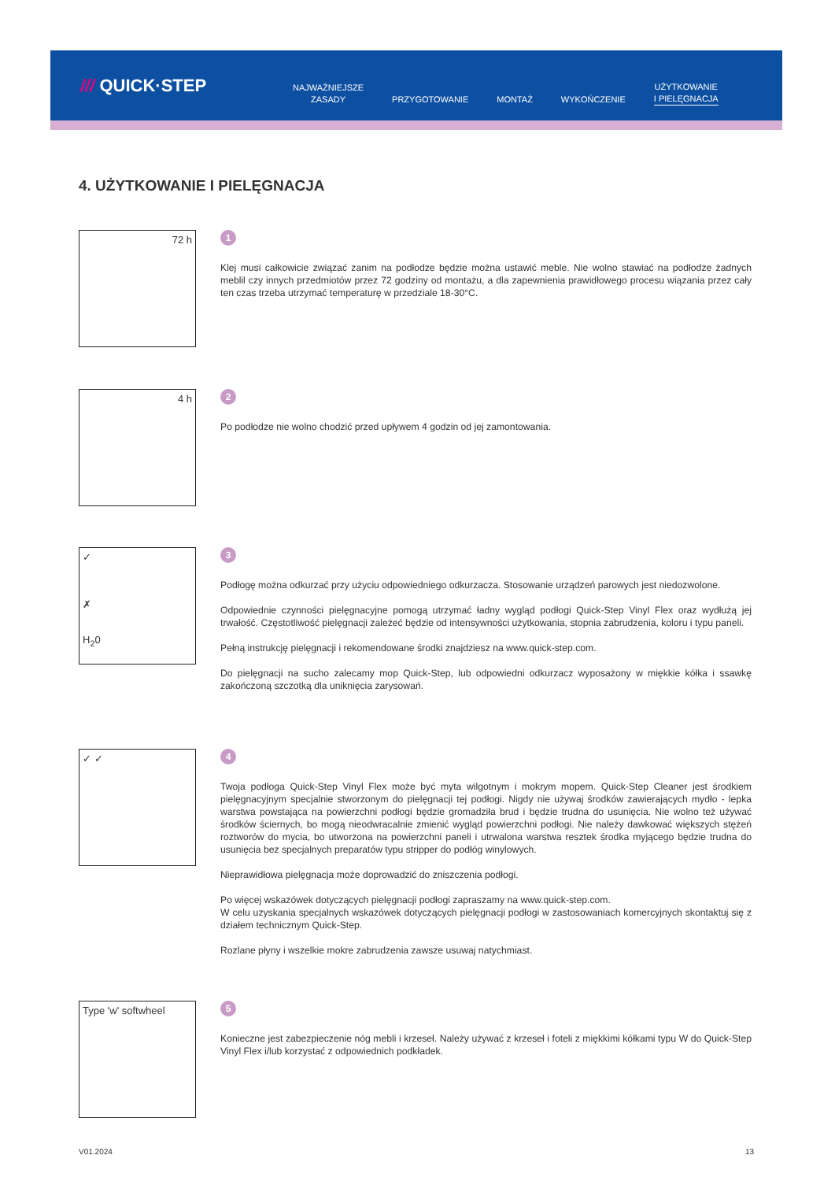/// QUICK·STEP
NAJWAŻNIEJSZE
ZASADY
PRZYGOTOWANIE
MONTAŻ
WYKOŃCZENIE
UŻYTKOWANIE
I PIELĘGNACJA
4. UŻYTKOWANIE I PIELĘGNACJA
72 h
1
Klej musi całkowicie związać zanim na podłodze będzie można ustawić meble. Nie wolno stawiać na podłodze żadnych meblil czy innych przedmiotów przez 72 godziny od montażu, a dla zapewnienia prawidłowego procesu wiązania przez cały ten czas trzeba utrzymać temperaturę w przedziale 18-30°C.
4 h
2
Po podłodze nie wolno chodzić przed upływem 4 godzin od jej zamontowania.
✓
✗
H<sub>2</sub>0
3
Podłogę można odkurzać przy użyciu odpowiedniego odkurzacza. Stosowanie urządzeń parowych jest niedozwolone.
Odpowiednie czynności pielęgnacyjne pomogą utrzymać ładny wygląd podłogi Quick-Step Vinyl Flex oraz wydłużą jej trwałość. Częstotliwość pielęgnacji zależeć będzie od intensywności użytkowania, stopnia zabrudzenia, koloru i typu paneli.
Pełną instrukcję pielęgnacji i rekomendowane środki znajdziesz na www.quick-step.com.
Do pielęgnacji na sucho zalecamy mop Quick-Step, lub odpowiedni odkurzacz wyposażony w miękkie kółka i ssawkę zakończoną szczotką dla uniknięcia zarysowań.
✓ ✓
4
Twoja podłoga Quick-Step Vinyl Flex może być myta wilgotnym i mokrym mopem. Quick-Step Cleaner jest środkiem pielęgnacyjnym specjalnie stworzonym do pielęgnacji tej podłogi. Nigdy nie używaj środków zawierających mydło - lepka warstwa powstająca na powierzchni podłogi będzie gromadziła brud i będzie trudna do usunięcia. Nie wolno też używać środków ściernych, bo mogą nieodwracalnie zmienić wygląd powierzchni podłogi. Nie należy dawkować większych stężeń roztworów do mycia, bo utworzona na powierzchni paneli i utrwalona warstwa resztek środka myjącego będzie trudna do usunięcia bez specjalnych preparatów typu stripper do podłóg winylowych.
Nieprawidłowa pielęgnacja może doprowadzić do zniszczenia podłogi.
Po więcej wskazówek dotyczących pielęgnacji podłogi zapraszamy na www.quick-step.com.
W celu uzyskania specjalnych wskazówek dotyczących pielęgnacji podłogi w zastosowaniach komercyjnych skontaktuj się z działem technicznym Quick-Step.
Rozlane płyny i wszelkie mokre zabrudzenia zawsze usuwaj natychmiast.
Type 'w' softwheel
5
Konieczne jest zabezpieczenie nóg mebli i krzeseł. Należy używać z krzeseł i foteli z miękkimi kółkami typu W do Quick-Step Vinyl Flex i/lub korzystać z odpowiednich podkładek.
V01.2024 13